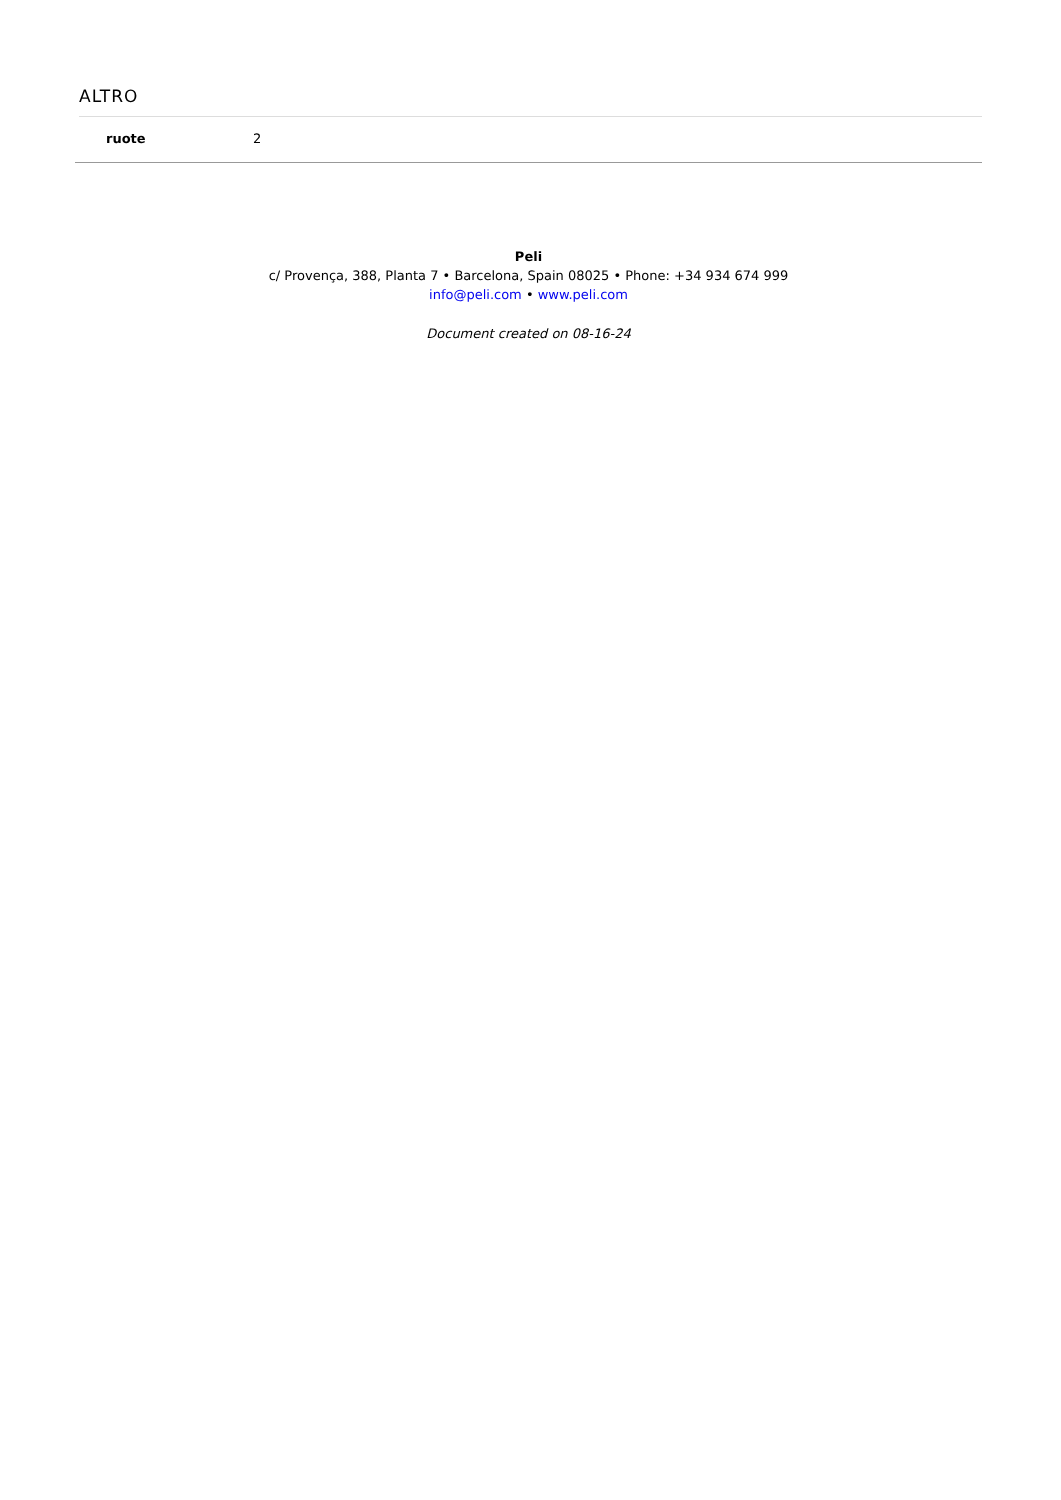ALTRO
| ruote | 2 |
Peli
c/ Provença, 388, Planta 7 • Barcelona, Spain 08025 • Phone: +34 934 674 999
info@peli.com • www.peli.com
Document created on 08-16-24